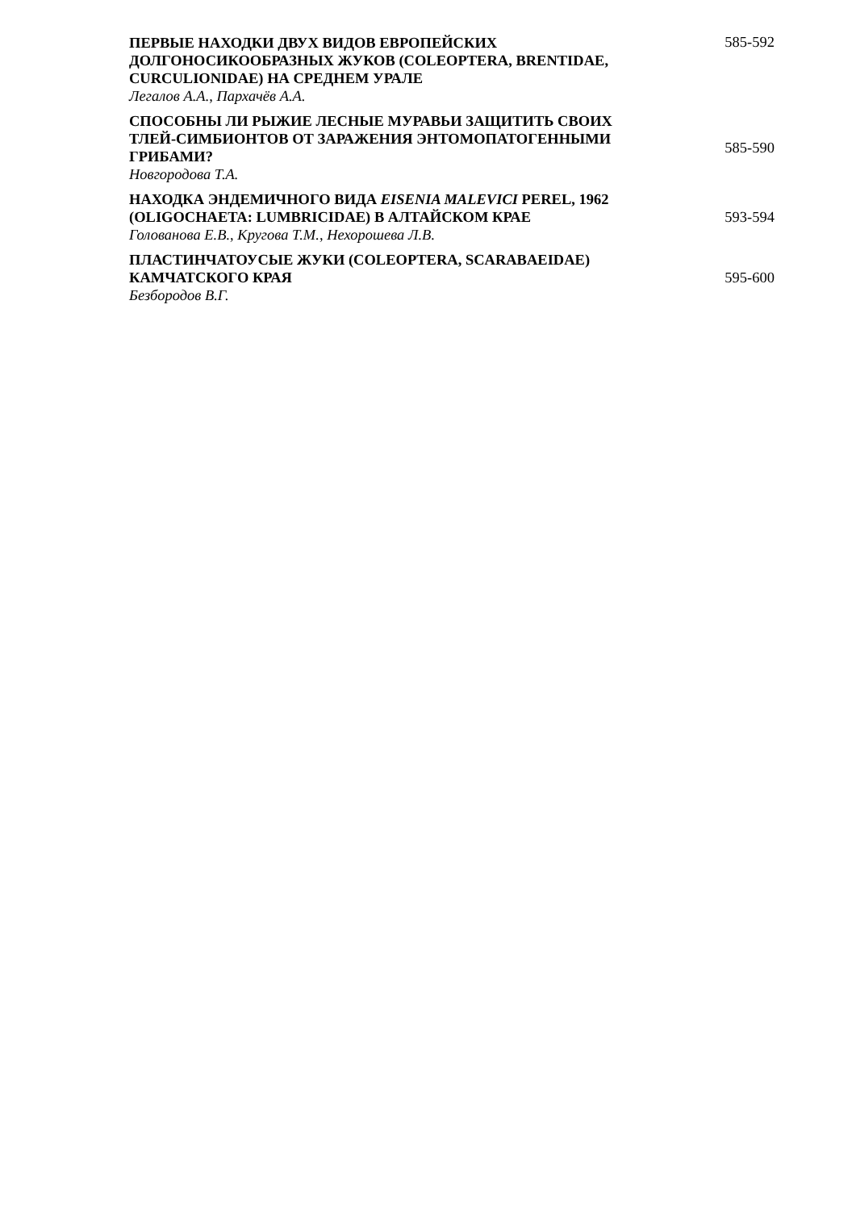ПЕРВЫЕ НАХОДКИ ДВУХ ВИДОВ ЕВРОПЕЙСКИХ ДОЛГОНОСИКООБРАЗНЫХ ЖУКОВ (COLEOPTERA, BRENTIDAE, CURCULIONIDAE) НА СРЕДНЕМ УРАЛЕ
Легалов А.А., Пархачёв А.А.
585-592
СПОСОБНЫ ЛИ РЫЖИЕ ЛЕСНЫЕ МУРАВЬИ ЗАЩИТИТЬ СВОИХ ТЛЕЙ-СИМБИОНТОВ ОТ ЗАРАЖЕНИЯ ЭНТОМОПАТОГЕННЫМИ ГРИБАМИ?
Новгородова Т.А.
585-590
НАХОДКА ЭНДЕМИЧНОГО ВИДА EISENIA MALEVICI PEREL, 1962 (OLIGOCHAETA: LUMBRICIDAE) В АЛТАЙСКОМ КРАЕ
Голованова Е.В., Кругова Т.М., Нехорошева Л.В.
593-594
ПЛАСТИНЧАТОУСЫЕ ЖУКИ (COLEOPTERA, SCARABAEIDAE) КАМЧАТСКОГО КРАЯ
Безбородов В.Г.
595-600